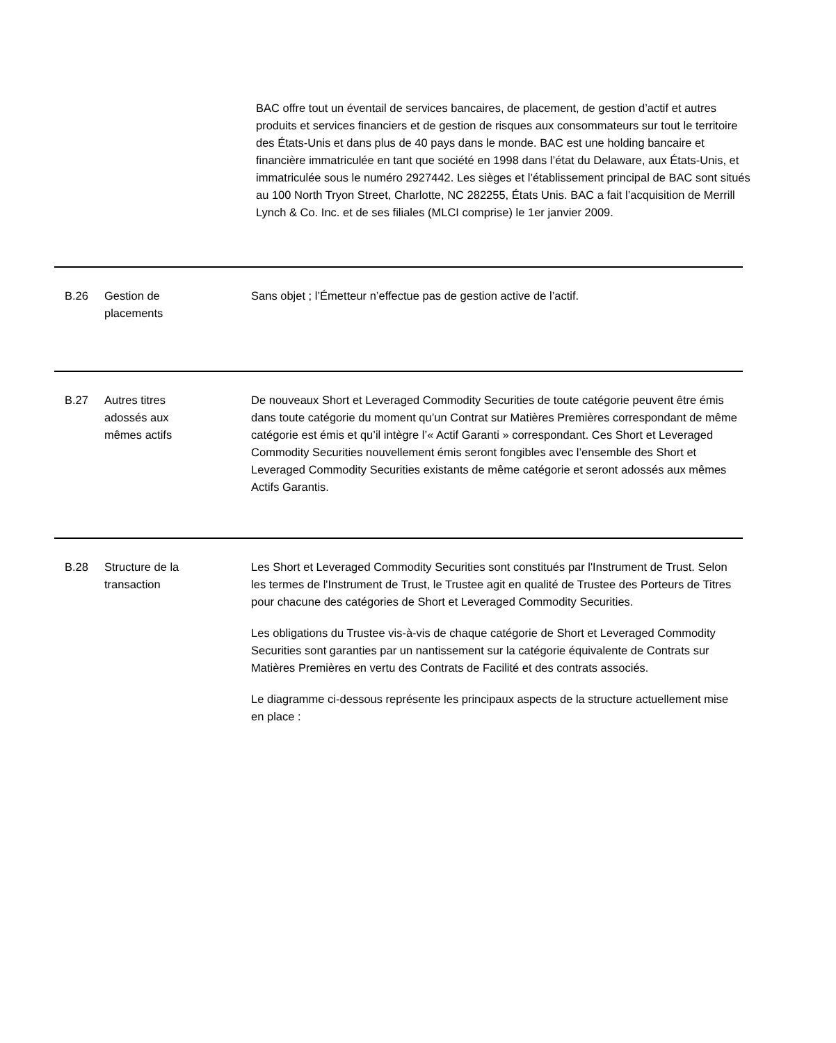BAC offre tout un éventail de services bancaires, de placement, de gestion d’actif et autres produits et services financiers et de gestion de risques aux consommateurs sur tout le territoire des États-Unis et dans plus de 40 pays dans le monde. BAC est une holding bancaire et financière immatriculée en tant que société en 1998 dans l’état du Delaware, aux États-Unis, et immatriculée sous le numéro 2927442. Les sièges et l’établissement principal de BAC sont situés au 100 North Tryon Street, Charlotte, NC 282255, États Unis. BAC a fait l’acquisition de Merrill Lynch & Co. Inc. et de ses filiales (MLCI comprise) le 1er janvier 2009.
B.26 Gestion de
placements
Sans objet ; l’Émetteur n’effectue pas de gestion active de l’actif.
B.27 Autres titres
adossés aux
mêmes actifs
De nouveaux Short et Leveraged Commodity Securities de toute catégorie peuvent être émis dans toute catégorie du moment qu’un Contrat sur Matières Premières correspondant de même catégorie est émis et qu’il intègre l’« Actif Garanti » correspondant. Ces Short et Leveraged Commodity Securities nouvellement émis seront fongibles avec l’ensemble des Short et Leveraged Commodity Securities existants de même catégorie et seront adossés aux mêmes Actifs Garantis.
B.28 Structure de la
transaction
Les Short et Leveraged Commodity Securities sont constitués par l'Instrument de Trust. Selon les termes de l'Instrument de Trust, le Trustee agit en qualité de Trustee des Porteurs de Titres pour chacune des catégories de Short et Leveraged Commodity Securities.
Les obligations du Trustee vis-à-vis de chaque catégorie de Short et Leveraged Commodity Securities sont garanties par un nantissement sur la catégorie équivalente de Contrats sur Matières Premières en vertu des Contrats de Facilité et des contrats associés.
Le diagramme ci-dessous représente les principaux aspects de la structure actuellement mise en place :